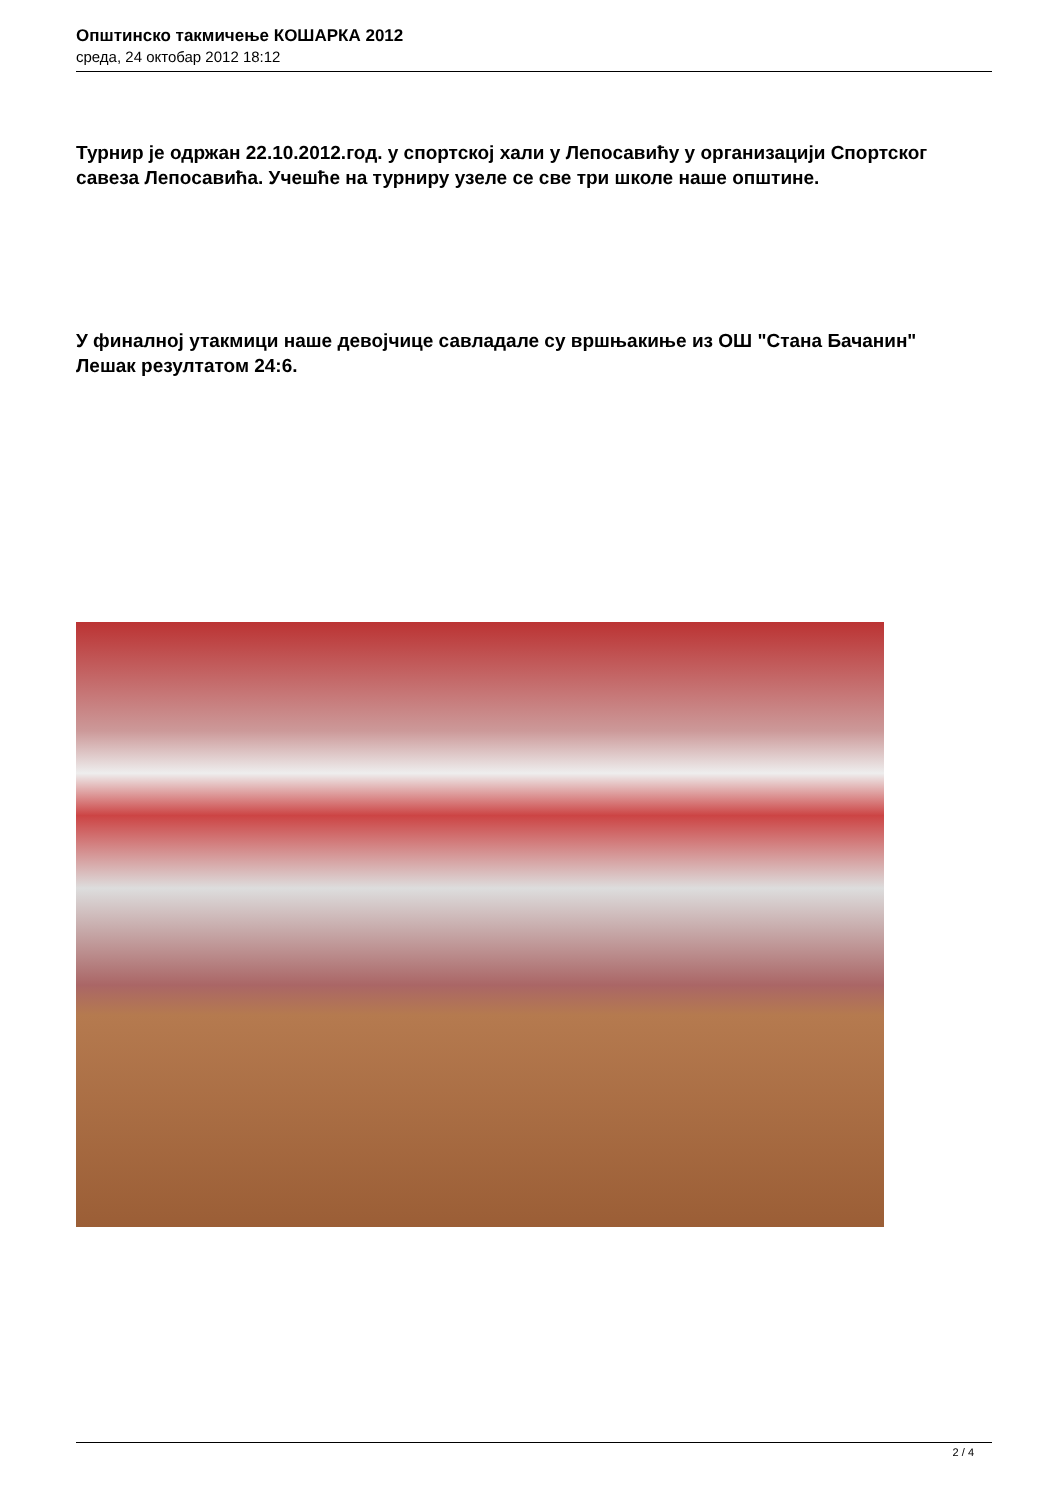Општинско такмичење КОШАРКА 2012
среда, 24 октобар 2012 18:12
Турнир је одржан 22.10.2012.год. у спортској хали у Лепосавићу у организацији Спортског савеза Лепосавића. Учешће на турниру узеле се све три школе наше општине.
У финалној утакмици наше девојчице савладале су вршњакиње из ОШ "Стана Бачанин" Лешак резултатом 24:6.
2 / 4